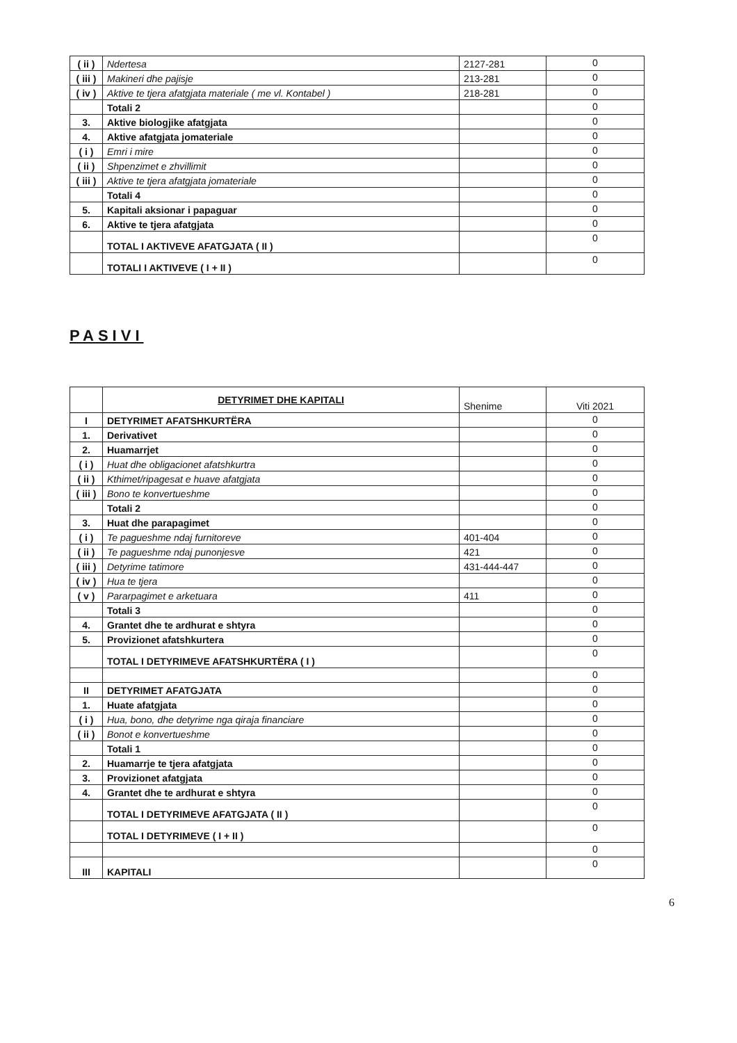| ( ii ) | Ndertesa | 2127-281 | 0 |
| ( iii ) | Makineri dhe pajisje | 213-281 | 0 |
| ( iv ) | Aktive te tjera afatgjata materiale ( me vl. Kontabel ) | 218-281 | 0 |
| | Totali 2 | | 0 |
| 3. | Aktive biologjike afatgjata | | 0 |
| 4. | Aktive afatgjata jomateriale | | 0 |
| ( i ) | Emri i mire | | 0 |
| ( ii ) | Shpenzimet e zhvillimit | | 0 |
| ( iii ) | Aktive te tjera afatgjata jomateriale | | 0 |
| | Totali 4 | | 0 |
| 5. | Kapitali aksionar i papaguar | | 0 |
| 6. | Aktive te tjera afatgjata | | 0 |
| | TOTAL I AKTIVEVE AFATGJATA ( II ) | | 0 |
| | TOTALI I AKTIVEVE ( I + II ) | | 0 |
PASIVI
| | DETYRIMET DHE KAPITALI | Shenime | Viti 2021 |
| I | DETYRIMET AFATSHKURTËRA | | 0 |
| 1. | Derivativet | | 0 |
| 2. | Huamarrjet | | 0 |
| ( i ) | Huat dhe obligacionet afatshkurtra | | 0 |
| ( ii ) | Kthimet/ripagesat e huave afatgjata | | 0 |
| ( iii ) | Bono te konvertueshme | | 0 |
| | Totali 2 | | 0 |
| 3. | Huat dhe parapagimet | | 0 |
| ( i ) | Te pagueshme ndaj furnitoreve | 401-404 | 0 |
| ( ii ) | Te pagueshme ndaj punonjesve | 421 | 0 |
| ( iii ) | Detyrime tatimore | 431-444-447 | 0 |
| ( iv ) | Hua te tjera | | 0 |
| ( v ) | Pararpagimet e arketuara | 411 | 0 |
| | Totali 3 | | 0 |
| 4. | Grantet dhe te ardhurat e shtyra | | 0 |
| 5. | Provizionet afatshkurtera | | 0 |
| | TOTAL I DETYRIMEVE AFATSHKURTËRA ( I ) | | 0 |
| | | | 0 |
| II | DETYRIMET AFATGJATA | | 0 |
| 1. | Huate afatgjata | | 0 |
| ( i ) | Hua, bono, dhe detyrime nga qiraja financiare | | 0 |
| ( ii ) | Bonot e konvertueshme | | 0 |
| | Totali 1 | | 0 |
| 2. | Huamarrje te tjera afatgjata | | 0 |
| 3. | Provizionet afatgjata | | 0 |
| 4. | Grantet dhe te ardhurat e shtyra | | 0 |
| | TOTAL I DETYRIMEVE AFATGJATA ( II ) | | 0 |
| | TOTAL I DETYRIMEVE ( I + II ) | | 0 |
| | | | 0 |
| III | KAPITALI | | 0 |
6